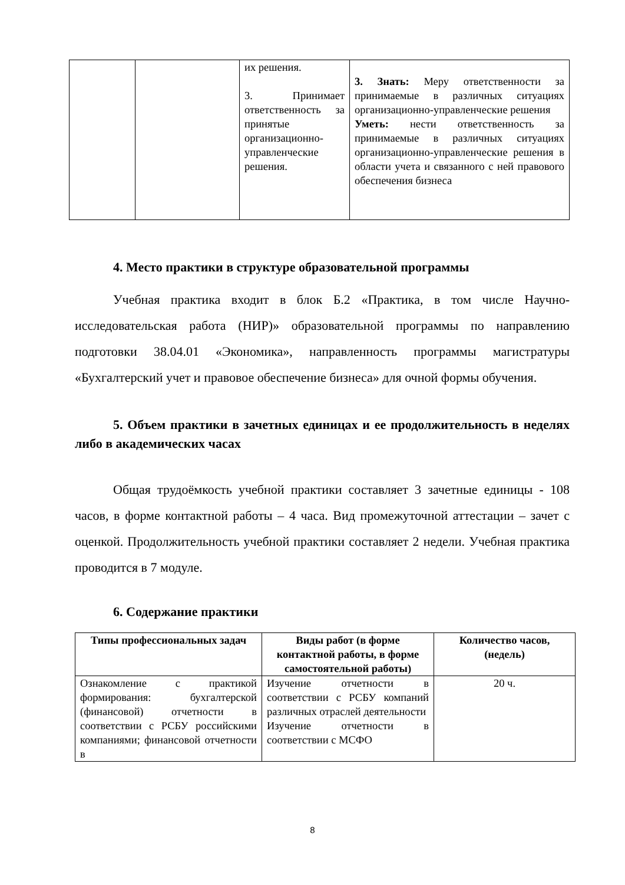| | | их решения. 3. Принимает ответственность за принятые организационно-управленческие решения. | 3. Знать: Меру ответственности за принимаемые в различных ситуациях организационно-управленческие решения Уметь: нести ответственность за принимаемые в различных ситуациях организационно-управленческие решения в области учета и связанного с ней правового обеспечения бизнеса |
4. Место практики в структуре образовательной программы
Учебная практика входит в блок Б.2 «Практика, в том числе Научно-исследовательская работа (НИР)» образовательной программы по направлению подготовки 38.04.01 «Экономика», направленность программы магистратуры «Бухгалтерский учет и правовое обеспечение бизнеса» для очной формы обучения.
5. Объем практики в зачетных единицах и ее продолжительность в неделях либо в академических часах
Общая трудоёмкость учебной практики составляет 3 зачетные единицы - 108 часов, в форме контактной работы – 4 часа. Вид промежуточной аттестации – зачет с оценкой. Продолжительность учебной практики составляет 2 недели. Учебная практика проводится в 7 модуле.
6. Содержание практики
| Типы профессиональных задач | Виды работ (в форме контактной работы, в форме самостоятельной работы) | Количество часов, (недель) |
| --- | --- | --- |
| Ознакомление с практикой формирования: бухгалтерской (финансовой) отчетности в соответствии с РСБУ российскими компаниями; финансовой отчетности в | Изучение отчетности в соответствии с РСБУ компаний различных отраслей деятельности Изучение отчетности в соответствии с МСФО | 20 ч. |
8